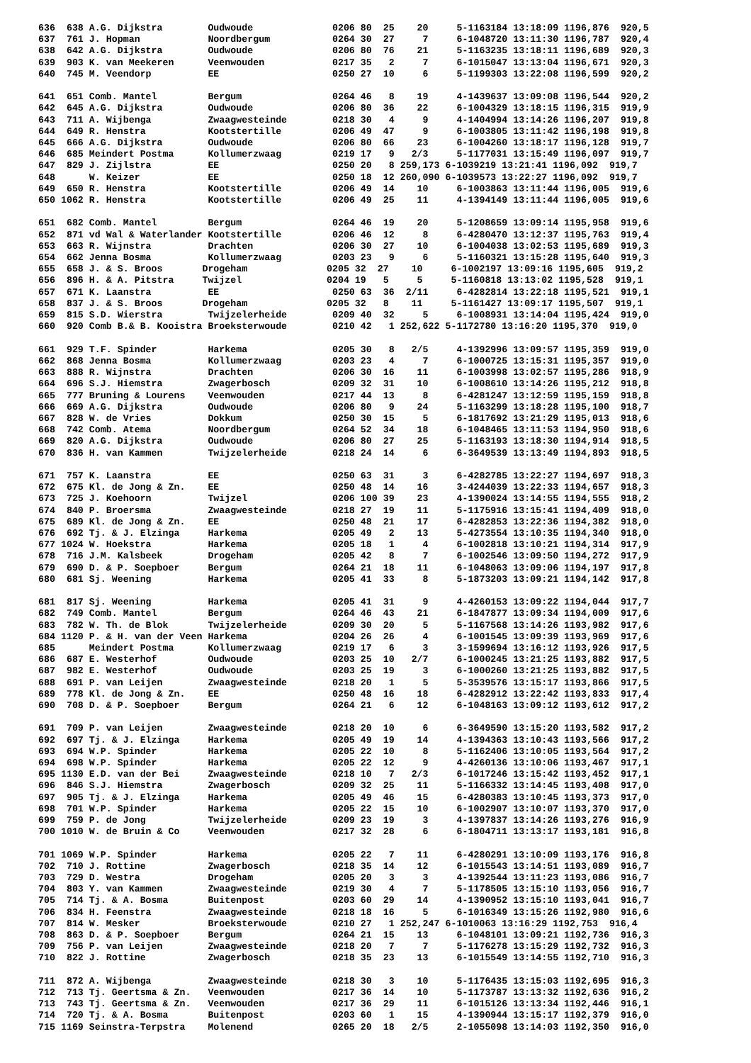636  638 A.G. Dijkstra        Oudwoude              0206 80  25    20     5-1163184 13:18:09 1196,876  920,5
637  761 J. Hopman            Noordbergum           0264 30  27     7     6-1048720 13:11:30 1196,787  920,4
638  642 A.G. Dijkstra        Oudwoude              0206 80  76    21     5-1163235 13:18:11 1196,689  920,3
639  903 K. van Meekeren      Veenwouden            0217 35   2     7     6-1015047 13:13:04 1196,671  920,3
640  745 M. Veendorp          EE                    0250 27  10     6     5-1199303 13:22:08 1196,599  920,2

641  651 Comb. Mantel         Bergum                0264 46   8    19     4-1439637 13:09:08 1196,544  920,2
642  645 A.G. Dijkstra        Oudwoude              0206 80  36    22     6-1004329 13:18:15 1196,315  919,9
643  711 A. Wijbenga          Zwaagwesteinde        0218 30   4     9     4-1404994 13:14:26 1196,207  919,8
644  649 R. Henstra           Kootstertille         0206 49  47     9     6-1003805 13:11:42 1196,198  919,8
645  666 A.G. Dijkstra        Oudwoude              0206 80  66    23     6-1004260 13:18:17 1196,128  919,7
646  685 Meindert Postma      Kollumerzwaag         0219 17   9   2/3     5-1177031 13:15:49 1196,097  919,7
647  829 J. Zijlstra          EE                    0250 20   8 259,173 6-1039219 13:21:41 1196,092  919,7
648      W. Keizer            EE                    0250 18  12 260,090 6-1039573 13:22:27 1196,092  919,7
649  650 R. Henstra           Kootstertille         0206 49  14    10     6-1003863 13:11:44 1196,005  919,6
650 1062 R. Henstra           Kootstertille         0206 49  25    11     4-1394149 13:11:44 1196,005  919,6

651  682 Comb. Mantel         Bergum                0264 46  19    20     5-1208659 13:09:14 1195,958  919,6
652  871 vd Wal & Waterlander Kootstertille         0206 46  12     8     6-4280470 13:12:37 1195,763  919,4
653  663 R. Wijnstra          Drachten              0206 30  27    10     6-1004038 13:02:53 1195,689  919,3
654  662 Jenna Bosma          Kollumerzwaag         0203 23   9     6     5-1160321 13:15:28 1195,640  919,3
655  658 J. & S. Broos       Drogeham              0205 32  27    10     6-1002197 13:09:16 1195,605  919,2
656  896 H. & A. Pitstra     Twijzel               0204 19   5     5     5-1160818 13:13:02 1195,528  919,1
657  671 K. Laanstra          EE                    0250 63  36  2/11     6-4282814 13:22:18 1195,521  919,1
658  837 J. & S. Broos       Drogeham              0205 32   8    11     5-1161427 13:09:17 1195,507  919,1
659  815 S.D. Wierstra        Twijzelerheide        0209 40  32     5     6-1008931 13:14:04 1195,424  919,0
660  920 Comb B.& B. Kooistra Broeksterwoude        0210 42   1 252,622 5-1172780 13:16:20 1195,370  919,0

661  929 T.F. Spinder         Harkema               0205 30   8   2/5     4-1392996 13:09:57 1195,359  919,0
662  868 Jenna Bosma          Kollumerzwaag         0203 23   4     7     6-1000725 13:15:31 1195,357  919,0
663  888 R. Wijnstra          Drachten              0206 30  16    11     6-1003998 13:02:57 1195,286  918,9
664  696 S.J. Hiemstra        Zwagerbosch           0209 32  31    10     6-1008610 13:14:26 1195,212  918,8
665  777 Bruning & Lourens    Veenwouden            0217 44  13     8     6-4281247 13:12:59 1195,159  918,8
666  669 A.G. Dijkstra        Oudwoude              0206 80   9    24     5-1163299 13:18:28 1195,100  918,7
667  828 W. de Vries          Dokkum                0250 30  15     5     6-1817692 13:21:29 1195,013  918,6
668  742 Comb. Atema          Noordbergum           0264 52  34    18     6-1048465 13:11:53 1194,950  918,6
669  820 A.G. Dijkstra        Oudwoude              0206 80  27    25     5-1163193 13:18:30 1194,914  918,5
670  836 H. van Kammen        Twijzelerheide        0218 24  14     6     6-3649539 13:13:49 1194,893  918,5

671  757 K. Laanstra          EE                    0250 63  31     3     6-4282785 13:22:27 1194,697  918,3
672  675 Kl. de Jong & Zn.    EE                    0250 48  14    16     3-4244039 13:22:33 1194,657  918,3
673  725 J. Koehoorn          Twijzel               0206 100 39    23     4-1390024 13:14:55 1194,555  918,2
674  840 P. Broersma          Zwaagwesteinde        0218 27  19    11     5-1175916 13:15:41 1194,409  918,0
675  689 Kl. de Jong & Zn.    EE                    0250 48  21    17     6-4282853 13:22:36 1194,382  918,0
676  692 Tj. & J. Elzinga     Harkema               0205 49   2    13     5-4273554 13:10:35 1194,340  918,0
677 1024 W. Hoekstra          Harkema               0205 18   1     4     6-1002818 13:10:21 1194,314  917,9
678  716 J.M. Kalsbeek        Drogeham              0205 42   8     7     6-1002546 13:09:50 1194,272  917,9
679  690 D. & P. Soepboer     Bergum                0264 21  18    11     6-1048063 13:09:06 1194,197  917,8
680  681 Sj. Weening          Harkema               0205 41  33     8     5-1873203 13:09:21 1194,142  917,8

681  817 Sj. Weening          Harkema               0205 41  31     9     4-4260153 13:09:22 1194,044  917,7
682  749 Comb. Mantel         Bergum                0264 46  43    21     6-1847877 13:09:34 1194,009  917,6
683  782 W. Th. de Blok       Twijzelerheide        0209 30  20     5     5-1167568 13:14:26 1193,982  917,6
684 1120 P. & H. van der Veen Harkema               0204 26  26     4     6-1001545 13:09:39 1193,969  917,6
685      Meindert Postma      Kollumerzwaag         0219 17   6     3     3-1599694 13:16:12 1193,926  917,5
686  687 E. Westerhof         Oudwoude              0203 25  10   2/7     6-1000245 13:21:25 1193,882  917,5
687  982 E. Westerhof         Oudwoude              0203 25  19     3     6-1000260 13:21:25 1193,882  917,5
688  691 P. van Leijen        Zwaagwesteinde        0218 20   1     5     5-3539576 13:15:17 1193,866  917,5
689  778 Kl. de Jong & Zn.    EE                    0250 48  16    18     6-4282912 13:22:42 1193,833  917,4
690  708 D. & P. Soepboer     Bergum                0264 21   6    12     6-1048163 13:09:12 1193,612  917,2

691  709 P. van Leijen        Zwaagwesteinde        0218 20  10     6     6-3649590 13:15:20 1193,582  917,2
692  697 Tj. & J. Elzinga     Harkema               0205 49  19    14     4-1394363 13:10:43 1193,566  917,2
693  694 W.P. Spinder         Harkema               0205 22  10     8     5-1162406 13:10:05 1193,564  917,2
694  698 W.P. Spinder         Harkema               0205 22  12     9     4-4260136 13:10:06 1193,467  917,1
695 1130 E.D. van der Bei     Zwaagwesteinde        0218 10   7   2/3     6-1017246 13:15:42 1193,452  917,1
696  846 S.J. Hiemstra        Zwagerbosch           0209 32  25    11     5-1166332 13:14:45 1193,408  917,0
697  905 Tj. & J. Elzinga     Harkema               0205 49  46    15     6-4280383 13:10:45 1193,373  917,0
698  701 W.P. Spinder         Harkema               0205 22  15    10     6-1002907 13:10:07 1193,370  917,0
699  759 P. de Jong           Twijzelerheide        0209 23  19     3     4-1397837 13:14:26 1193,276  916,9
700 1010 W. de Bruin & Co     Veenwouden            0217 32  28     6     6-1804711 13:13:17 1193,181  916,8

701 1069 W.P. Spinder         Harkema               0205 22   7    11     6-4280291 13:10:09 1193,176  916,8
702  710 J. Rottine           Zwagerbosch           0218 35  14    12     6-1015543 13:14:51 1193,089  916,7
703  729 D. Westra            Drogeham              0205 20   3     3     4-1392544 13:11:23 1193,086  916,7
704  803 Y. van Kammen        Zwaagwesteinde        0219 30   4     7     5-1178505 13:15:10 1193,056  916,7
705  714 Tj. & A. Bosma       Buitenpost            0203 60  29    14     4-1390952 13:15:10 1193,041  916,7
706  834 H. Feenstra          Zwaagwesteinde        0218 18  16     5     6-1016349 13:15:26 1192,980  916,6
707  814 W. Mesker            Broeksterwoude        0210 27   1 252,247 6-1010063 13:16:29 1192,753  916,4
708  863 D. & P. Soepboer     Bergum                0264 21  15    13     6-1048101 13:09:21 1192,736  916,3
709  756 P. van Leijen        Zwaagwesteinde        0218 20   7     7     5-1176278 13:15:29 1192,732  916,3
710  822 J. Rottine           Zwagerbosch           0218 35  23    13     6-1015549 13:14:55 1192,710  916,3

711  872 A. Wijbenga          Zwaagwesteinde        0218 30   3    10     5-1176435 13:15:03 1192,695  916,3
712  713 Tj. Geertsma & Zn.   Veenwouden            0217 36  14    10     5-1173787 13:13:32 1192,636  916,2
713  743 Tj. Geertsma & Zn.   Veenwouden            0217 36  29    11     6-1015126 13:13:34 1192,446  916,1
714  720 Tj. & A. Bosma       Buitenpost            0203 60   1    15     4-1390944 13:15:17 1192,379  916,0
715 1169 Seinstra-Terpstra    Molenend              0265 20  18   2/5     2-1055098 13:14:03 1192,350  916,0